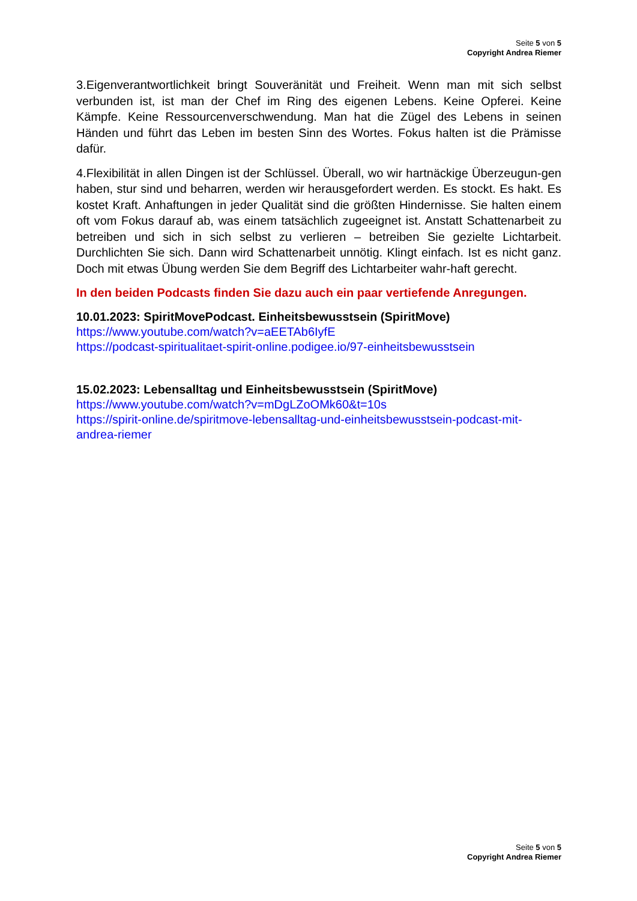Seite 5 von 5
Copyright Andrea Riemer
3.Eigenverantwortlichkeit bringt Souveränität und Freiheit. Wenn man mit sich selbst verbunden ist, ist man der Chef im Ring des eigenen Lebens. Keine Opferei. Keine Kämpfe. Keine Ressourcenverschwendung. Man hat die Zügel des Lebens in seinen Händen und führt das Leben im besten Sinn des Wortes. Fokus halten ist die Prämisse dafür.
4.Flexibilität in allen Dingen ist der Schlüssel. Überall, wo wir hartnäckige Überzeugun-gen haben, stur sind und beharren, werden wir herausgefordert werden. Es stockt. Es hakt. Es kostet Kraft. Anhaftungen in jeder Qualität sind die größten Hindernisse. Sie halten einem oft vom Fokus darauf ab, was einem tatsächlich zugeeignet ist. Anstatt Schattenarbeit zu betreiben und sich in sich selbst zu verlieren – betreiben Sie gezielte Lichtarbeit. Durchlichten Sie sich. Dann wird Schattenarbeit unnötig. Klingt einfach. Ist es nicht ganz. Doch mit etwas Übung werden Sie dem Begriff des Lichtarbeiter wahr-haft gerecht.
In den beiden Podcasts finden Sie dazu auch ein paar vertiefende Anregungen.
10.01.2023: SpiritMovePodcast. Einheitsbewusstsein (SpiritMove)
https://www.youtube.com/watch?v=aEETAb6IyfE
https://podcast-spiritualitaet-spirit-online.podigee.io/97-einheitsbewusstsein
15.02.2023: Lebensalltag und Einheitsbewusstsein (SpiritMove)
https://www.youtube.com/watch?v=mDgLZoOMk60&t=10s
https://spirit-online.de/spiritmove-lebensalltag-und-einheitsbewusstsein-podcast-mit-andrea-riemer
Seite 5 von 5
Copyright Andrea Riemer